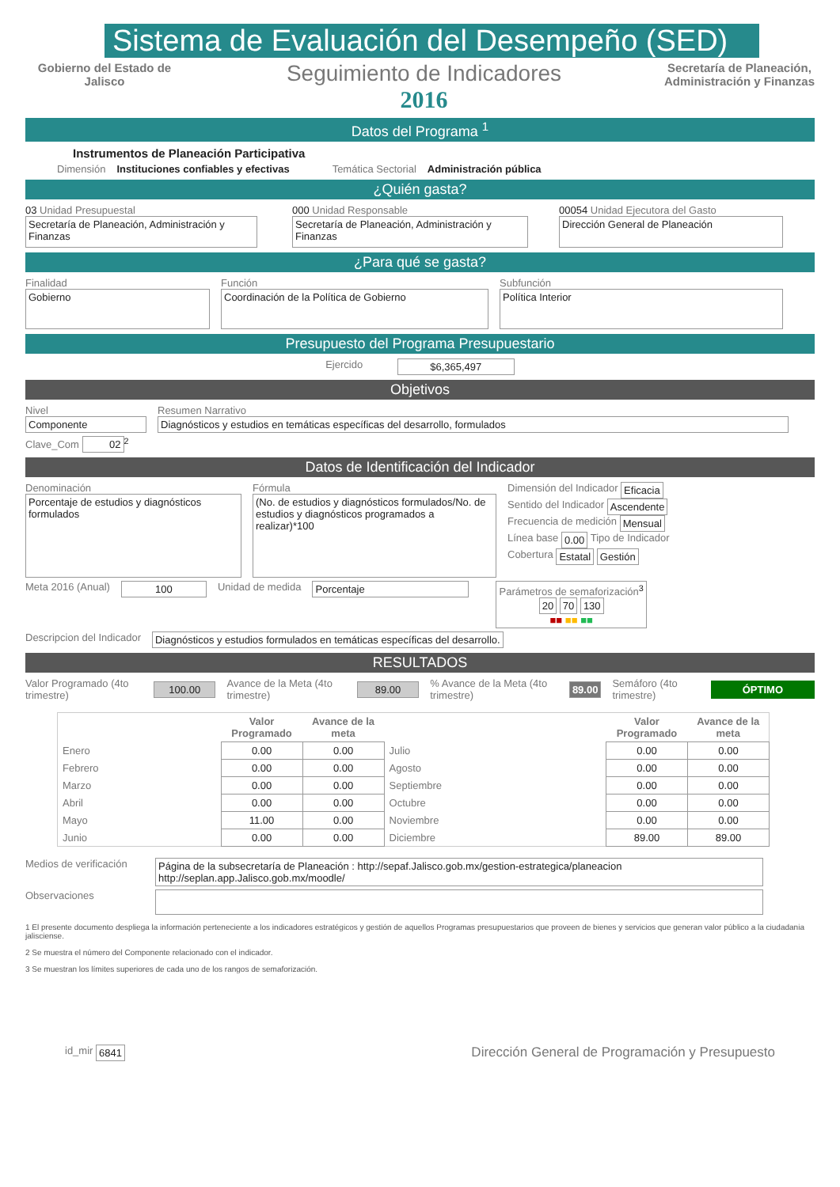Sistema de Evaluación del Desempeño (SED)
Gobierno del Estado de Jalisco
Seguimiento de Indicadores
2016
Secretaría de Planeación,
Administración y Finanzas
Datos del Programa <sup>1</sup>
Instrumentos de Planeación Participativa
Dimensión Instituciones confiables y efectivas Temática Sectorial Administración pública
¿Quién gasta?
03 Unidad Presupuestal
Secretaría de Planeación, Administración y Finanzas
000 Unidad Responsable
Secretaría de Planeación, Administración y Finanzas
00054 Unidad Ejecutora del Gasto
Dirección General de Planeación
¿Para qué se gasta?
Finalidad
Gobierno
Función
Coordinación de la Política de Gobierno
Subfunción
Política Interior
Presupuesto del Programa Presupuestario
Ejercido $6,365,497
Objetivos
Nivel
Componente
Resumen Narrativo
Diagnósticos y estudios en temáticas específicas del desarrollo, formulados
Clave_Com 02<sup>2</sup>
Datos de Identificación del Indicador
Denominación
Porcentaje de estudios y diagnósticos formulados
Fórmula
(No. de estudios y diagnósticos formulados/No. de estudios y diagnósticos programados a realizar)*100
Dimensión del Indicador Eficacia
Sentido del Indicador Ascendente
Frecuencia de medición Mensual
Línea base 0.00 Tipo de Indicador
Cobertura Estatal Gestión
Meta 2016 (Anual) 100 Unidad de medida Porcentaje Parámetros de semaforización<sup>3</sup>
20 70 130
■■ ■■ ■■
Descripcion del Indicador Diagnósticos y estudios formulados en temáticas específicas del desarrollo.
RESULTADOS
Valor Programado (4to trimestre) 100.00 Avance de la Meta (4to trimestre) 89.00% Avance de la Meta (4to trimestre) 89.00 Semáforo (4to trimestre) ÓPTIMO
| | Valor Programado | Avance de la meta | | Valor Programado | Avance de la meta |
| --- | --- | --- | --- | --- | --- |
| Enero | 0.00 | 0.00 | Julio | 0.00 | 0.00 |
| Febrero | 0.00 | 0.00 | Agosto | 0.00 | 0.00 |
| Marzo | 0.00 | 0.00 | Septiembre | 0.00 | 0.00 |
| Abril | 0.00 | 0.00 | Octubre | 0.00 | 0.00 |
| Mayo | 11.00 | 0.00 | Noviembre | 0.00 | 0.00 |
| Junio | 0.00 | 0.00 | Diciembre | 89.00 | 89.00 |
Medios de verificación Página de la subsecretaría de Planeación : http://sepaf.Jalisco.gob.mx/gestion-estrategica/planeacion http://seplan.app.Jalisco.gob.mx/moodle/
Observaciones
1 El presente documento despliega la información perteneciente a los indicadores estratégicos y gestión de aquellos Programas presupuestarios que proveen de bienes y servicios que generan valor público a la ciudadania jalisciense.
2 Se muestra el número del Componente relacionado con el indicador.
3 Se muestran los límites superiores de cada uno de los rangos de semaforización.
id_mir 6841 Dirección General de Programación y Presupuesto